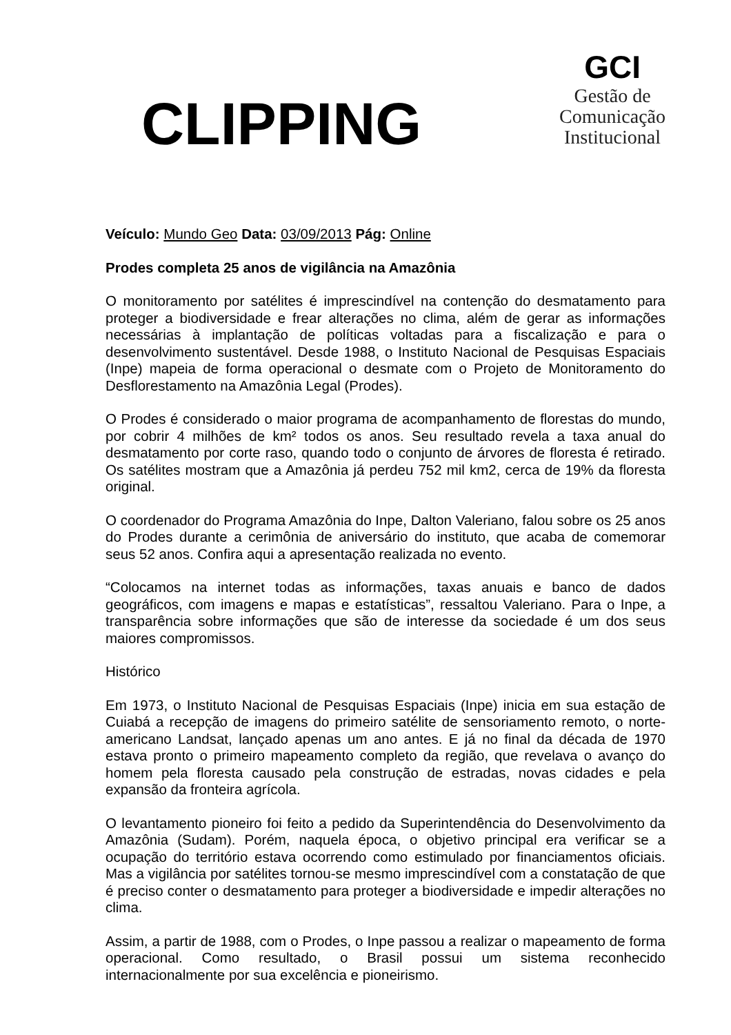CLIPPING
GCI
Gestão de
Comunicação
Institucional
Veículo: Mundo Geo Data: 03/09/2013 Pág: Online
Prodes completa 25 anos de vigilância na Amazônia
O monitoramento por satélites é imprescindível na contenção do desmatamento para proteger a biodiversidade e frear alterações no clima, além de gerar as informações necessárias à implantação de políticas voltadas para a fiscalização e para o desenvolvimento sustentável. Desde 1988, o Instituto Nacional de Pesquisas Espaciais (Inpe) mapeia de forma operacional o desmate com o Projeto de Monitoramento do Desflorestamento na Amazônia Legal (Prodes).
O Prodes é considerado o maior programa de acompanhamento de florestas do mundo, por cobrir 4 milhões de km² todos os anos. Seu resultado revela a taxa anual do desmatamento por corte raso, quando todo o conjunto de árvores de floresta é retirado. Os satélites mostram que a Amazônia já perdeu 752 mil km2, cerca de 19% da floresta original.
O coordenador do Programa Amazônia do Inpe, Dalton Valeriano, falou sobre os 25 anos do Prodes durante a cerimônia de aniversário do instituto, que acaba de comemorar seus 52 anos. Confira aqui a apresentação realizada no evento.
“Colocamos na internet todas as informações, taxas anuais e banco de dados geográficos, com imagens e mapas e estatísticas”, ressaltou Valeriano. Para o Inpe, a transparência sobre informações que são de interesse da sociedade é um dos seus maiores compromissos.
Histórico
Em 1973, o Instituto Nacional de Pesquisas Espaciais (Inpe) inicia em sua estação de Cuiabá a recepção de imagens do primeiro satélite de sensoriamento remoto, o norte-americano Landsat, lançado apenas um ano antes. E já no final da década de 1970 estava pronto o primeiro mapeamento completo da região, que revelava o avanço do homem pela floresta causado pela construção de estradas, novas cidades e pela expansão da fronteira agrícola.
O levantamento pioneiro foi feito a pedido da Superintendência do Desenvolvimento da Amazônia (Sudam). Porém, naquela época, o objetivo principal era verificar se a ocupação do território estava ocorrendo como estimulado por financiamentos oficiais. Mas a vigilância por satélites tornou-se mesmo imprescindível com a constatação de que é preciso conter o desmatamento para proteger a biodiversidade e impedir alterações no clima.
Assim, a partir de 1988, com o Prodes, o Inpe passou a realizar o mapeamento de forma operacional. Como resultado, o Brasil possui um sistema reconhecido internacionalmente por sua excelência e pioneirismo.